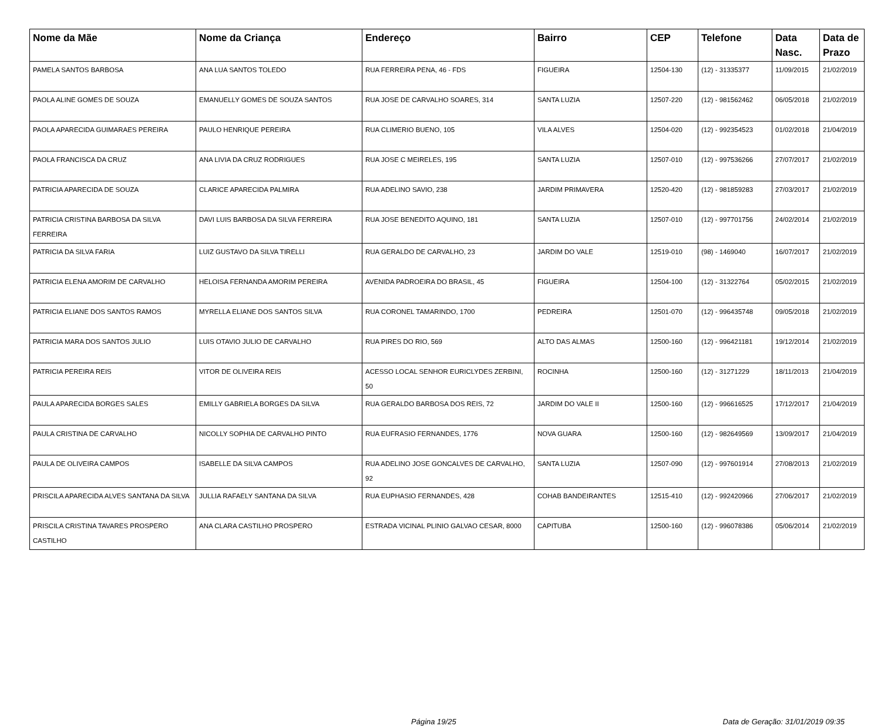| Nome da Mãe | Nome da Criança | Endereço | Bairro | CEP | Telefone | Data Nasc. | Data de Prazo |
| --- | --- | --- | --- | --- | --- | --- | --- |
| PAMELA SANTOS BARBOSA | ANA LUA SANTOS TOLEDO | RUA FERREIRA PENA, 46 - FDS | FIGUEIRA | 12504-130 | (12) - 31335377 | 11/09/2015 | 21/02/2019 |
| PAOLA ALINE GOMES DE SOUZA | EMANUELLY GOMES DE SOUZA SANTOS | RUA JOSE DE CARVALHO SOARES, 314 | SANTA LUZIA | 12507-220 | (12) - 981562462 | 06/05/2018 | 21/02/2019 |
| PAOLA APARECIDA GUIMARAES PEREIRA | PAULO HENRIQUE PEREIRA | RUA CLIMERIO BUENO, 105 | VILA ALVES | 12504-020 | (12) - 992354523 | 01/02/2018 | 21/04/2019 |
| PAOLA FRANCISCA DA CRUZ | ANA LIVIA DA CRUZ RODRIGUES | RUA JOSE C MEIRELES, 195 | SANTA LUZIA | 12507-010 | (12) - 997536266 | 27/07/2017 | 21/02/2019 |
| PATRICIA APARECIDA DE SOUZA | CLARICE APARECIDA PALMIRA | RUA ADELINO SAVIO, 238 | JARDIM PRIMAVERA | 12520-420 | (12) - 981859283 | 27/03/2017 | 21/02/2019 |
| PATRICIA CRISTINA BARBOSA DA SILVA FERREIRA | DAVI LUIS BARBOSA DA SILVA FERREIRA | RUA JOSE BENEDITO AQUINO, 181 | SANTA LUZIA | 12507-010 | (12) - 997701756 | 24/02/2014 | 21/02/2019 |
| PATRICIA DA SILVA FARIA | LUIZ GUSTAVO DA SILVA TIRELLI | RUA GERALDO DE CARVALHO, 23 | JARDIM DO VALE | 12519-010 | (98) - 1469040 | 16/07/2017 | 21/02/2019 |
| PATRICIA ELENA AMORIM DE CARVALHO | HELOISA FERNANDA AMORIM PEREIRA | AVENIDA PADROEIRA DO BRASIL, 45 | FIGUEIRA | 12504-100 | (12) - 31322764 | 05/02/2015 | 21/02/2019 |
| PATRICIA ELIANE DOS SANTOS RAMOS | MYRELLA ELIANE DOS SANTOS SILVA | RUA CORONEL TAMARINDO, 1700 | PEDREIRA | 12501-070 | (12) - 996435748 | 09/05/2018 | 21/02/2019 |
| PATRICIA MARA DOS SANTOS JULIO | LUIS OTAVIO JULIO DE CARVALHO | RUA PIRES DO RIO, 569 | ALTO DAS ALMAS | 12500-160 | (12) - 996421181 | 19/12/2014 | 21/02/2019 |
| PATRICIA PEREIRA REIS | VITOR DE OLIVEIRA REIS | ACESSO LOCAL SENHOR EURICLYDES ZERBINI, 50 | ROCINHA | 12500-160 | (12) - 31271229 | 18/11/2013 | 21/04/2019 |
| PAULA APARECIDA BORGES SALES | EMILLY GABRIELA BORGES DA SILVA | RUA GERALDO BARBOSA DOS REIS, 72 | JARDIM DO VALE II | 12500-160 | (12) - 996616525 | 17/12/2017 | 21/04/2019 |
| PAULA CRISTINA DE CARVALHO | NICOLLY SOPHIA DE CARVALHO PINTO | RUA EUFRASIO FERNANDES, 1776 | NOVA GUARA | 12500-160 | (12) - 982649569 | 13/09/2017 | 21/04/2019 |
| PAULA DE OLIVEIRA CAMPOS | ISABELLE DA SILVA CAMPOS | RUA ADELINO JOSE GONCALVES DE CARVALHO, 92 | SANTA LUZIA | 12507-090 | (12) - 997601914 | 27/08/2013 | 21/02/2019 |
| PRISCILA APARECIDA ALVES SANTANA DA SILVA | JULLIA RAFAELY SANTANA DA SILVA | RUA EUPHASIO FERNANDES, 428 | COHAB BANDEIRANTES | 12515-410 | (12) - 992420966 | 27/06/2017 | 21/02/2019 |
| PRISCILA CRISTINA TAVARES PROSPERO CASTILHO | ANA CLARA CASTILHO PROSPERO | ESTRADA VICINAL PLINIO GALVAO CESAR, 8000 | CAPITUBA | 12500-160 | (12) - 996078386 | 05/06/2014 | 21/02/2019 |
Página 19/25 Data de Geração: 31/01/2019 09:35